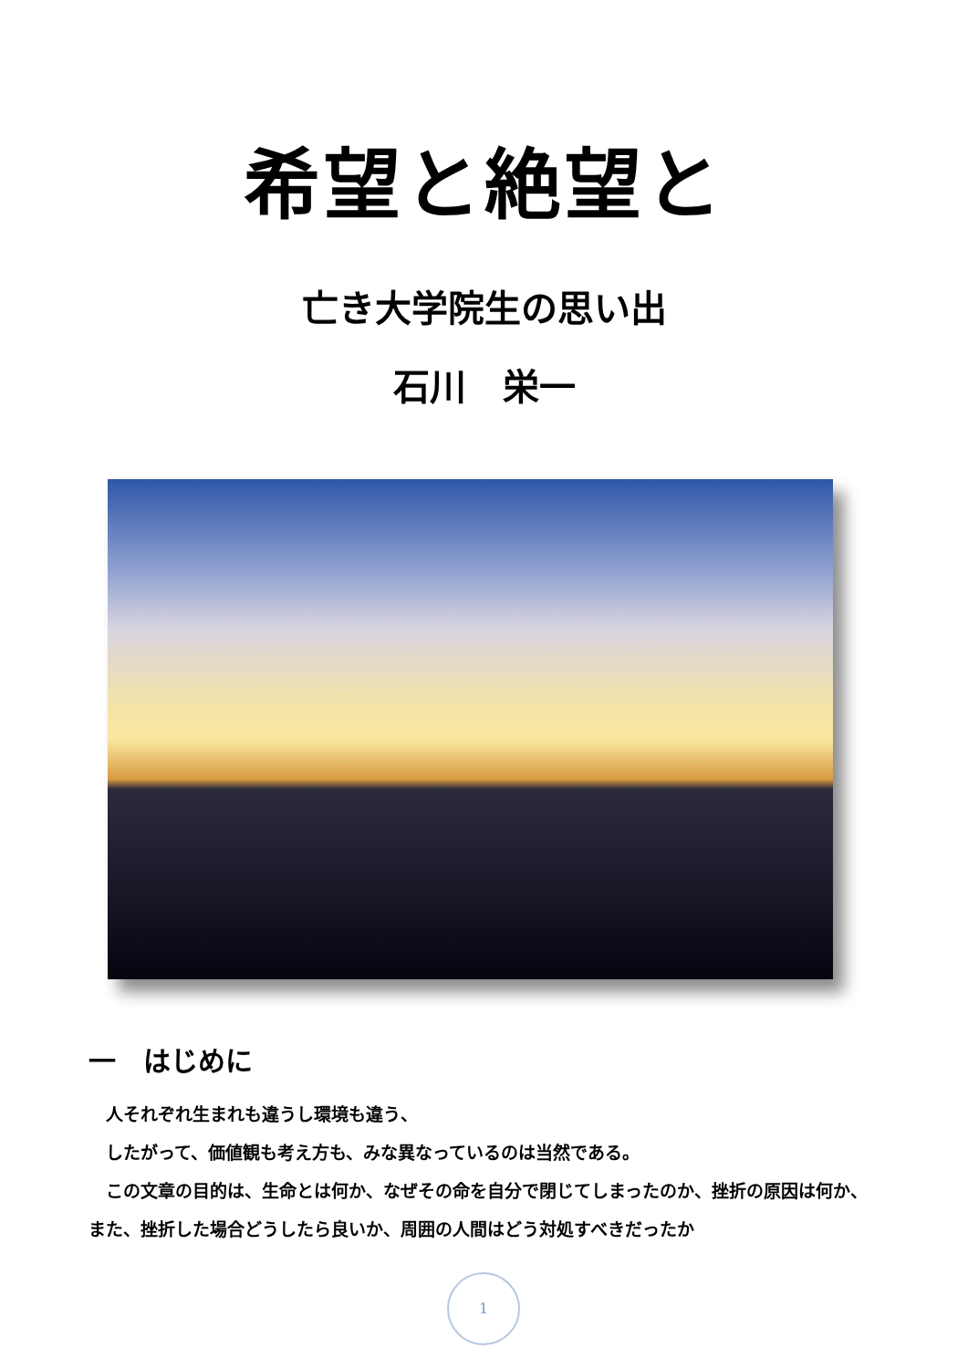希望と絶望と
亡き大学院生の思い出
石川　栄一
一　はじめに
　人それぞれ生まれも違うし環境も違う、
　したがって、価値観も考え方も、みな異なっているのは当然である。
　この文章の目的は、生命とは何か、なぜその命を自分で閉じてしまったのか、挫折の原因は何か、また、挫折した場合どうしたら良いか、周囲の人間はどう対処すべきだったか
1